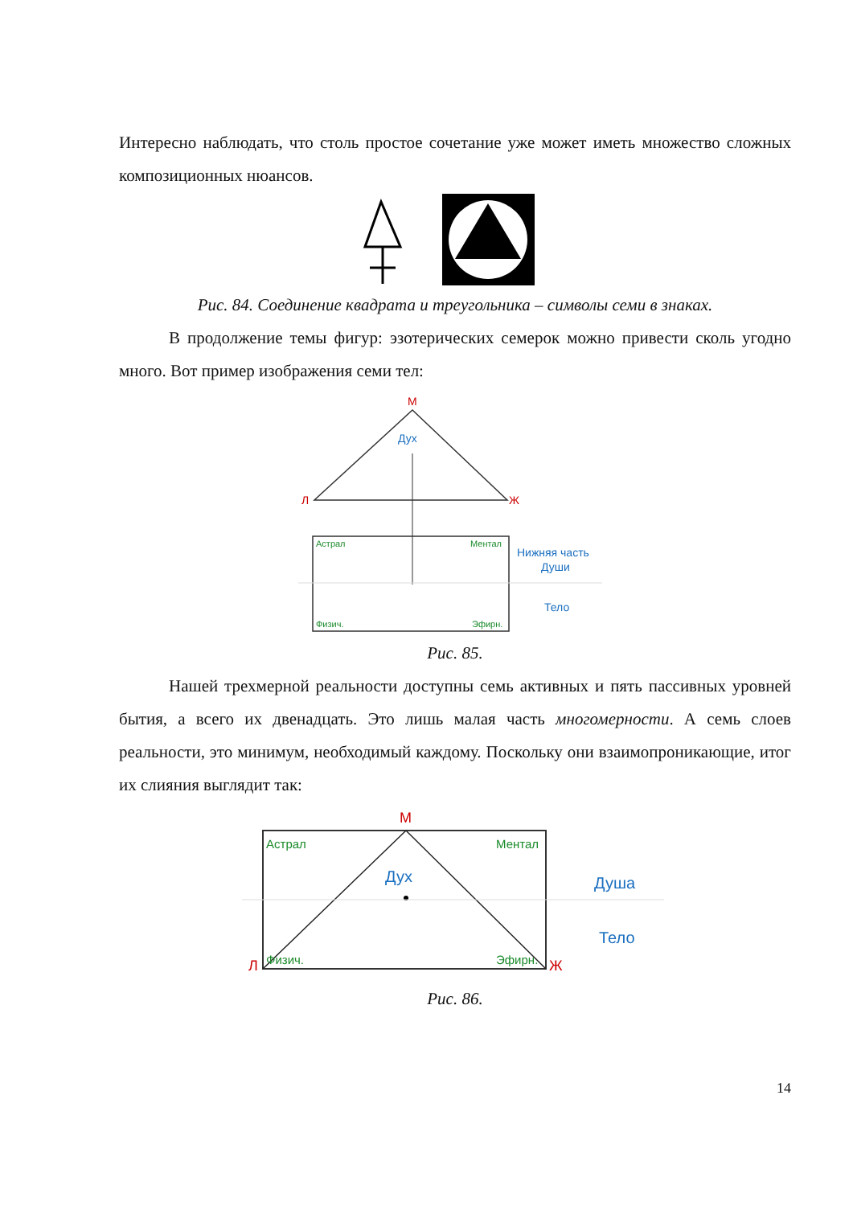Интересно наблюдать, что столь простое сочетание уже может иметь множество сложных композиционных нюансов.
Рис. 84. Соединение квадрата и треугольника – символы семи в знаках.
В продолжение темы фигур: эзотерических семерок можно привести сколь угодно много. Вот пример изображения семи тел:
М
Л
Ж
Дух
Астрал
Ментал
Физич.
Эфирн.
Нижняя часть
Души
Тело
Рис. 85.
Нашей трехмерной реальности доступны семь активных и пять пассивных уровней бытия, а всего их двенадцать. Это лишь малая часть многомерности. А семь слоев реальности, это минимум, необходимый каждому. Поскольку они взаимопроникающие, итог их слияния выглядит так:
М
Астрал
Ментал
Физич.
Эфирн.
Дух
Л
Ж
Душа
Тело
Рис. 86.
14